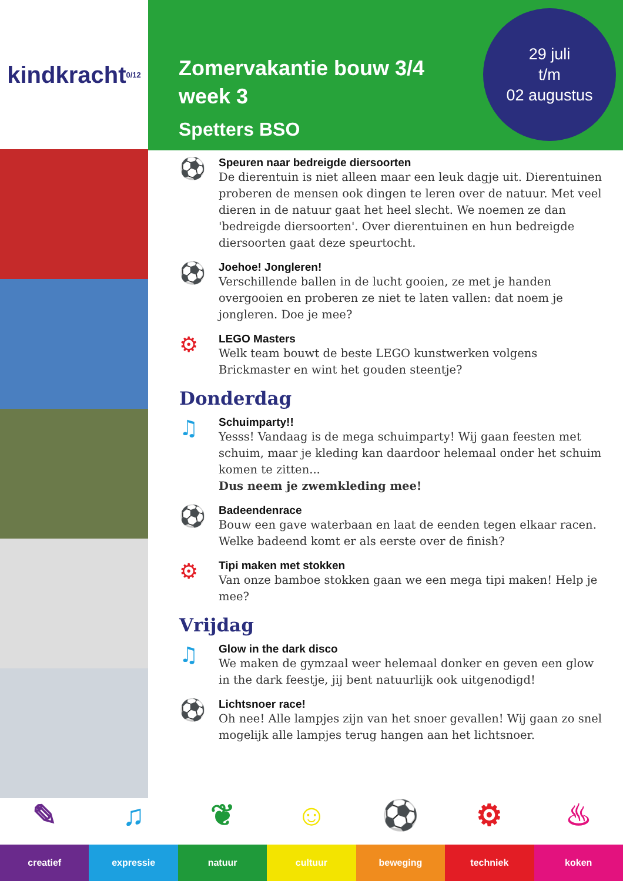kindkracht 0/12
Zomervakantie bouw 3/4
week 3
Spetters BSO
29 juli
t/m
02 augustus
⚽
Speuren naar bedreigde diersoorten
De dierentuin is niet alleen maar een leuk dagje uit. Dierentuinen proberen de mensen ook dingen te leren over de natuur. Met veel dieren in de natuur gaat het heel slecht. We noemen ze dan 'bedreigde diersoorten'. Over dierentuinen en hun bedreigde diersoorten gaat deze speurtocht.
⚽
Joehoe! Jongleren!
Verschillende ballen in de lucht gooien, ze met je handen overgooien en proberen ze niet te laten vallen: dat noem je jongleren. Doe je mee?
⚙
LEGO Masters
Welk team bouwt de beste LEGO kunstwerken volgens Brickmaster en wint het gouden steentje?
Donderdag
♫
Schuimparty!!
Yesss! Vandaag is de mega schuimparty! Wij gaan feesten met schuim, maar je kleding kan daardoor helemaal onder het schuim komen te zitten...
Dus neem je zwemkleding mee!
⚽
Badeendenrace
Bouw een gave waterbaan en laat de eenden tegen elkaar racen. Welke badeend komt er als eerste over de finish?
⚙
Tipi maken met stokken
Van onze bamboe stokken gaan we een mega tipi maken! Help je mee?
Vrijdag
♫
Glow in the dark disco
We maken de gymzaal weer helemaal donker en geven een glow in the dark feestje, jij bent natuurlijk ook uitgenodigd!
⚽
Lichtsnoer race!
Oh nee! Alle lampjes zijn van het snoer gevallen! Wij gaan zo snel mogelijk alle lampjes terug hangen aan het lichtsnoer.
✎
creatief
♫
expressie
❦
natuur
☺
cultuur
⚽
beweging
⚙
techniek
♨
koken